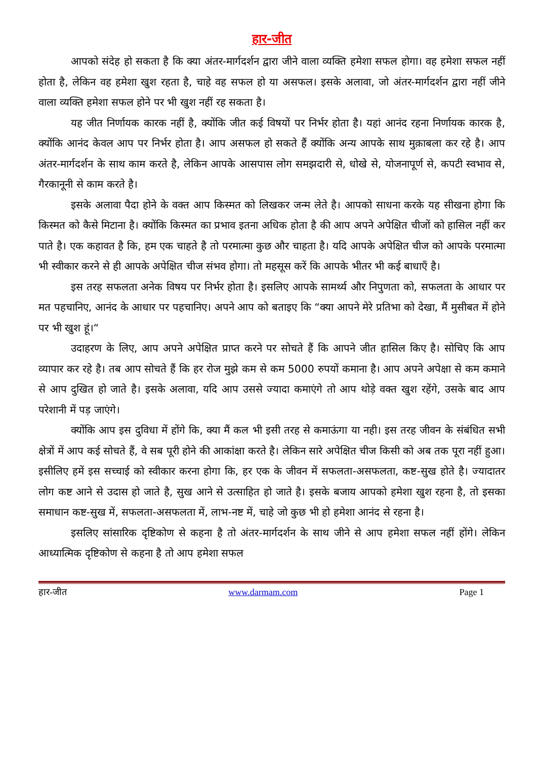हार-जीत
आपको संदेह हो सकता है कि क्या अंतर-मार्गदर्शन द्वारा जीने वाला व्यक्ति हमेशा सफल होगा। वह हमेशा सफल नहीं होता है, लेकिन वह हमेशा खुश रहता है, चाहे वह सफल हो या असफल। इसके अलावा, जो अंतर-मार्गदर्शन द्वारा नहीं जीने वाला व्यक्ति हमेशा सफल होने पर भी खुश नहीं रह सकता है।
यह जीत निर्णायक कारक नहीं है, क्योंकि जीत कई विषयों पर निर्भर होता है। यहां आनंद रहना निर्णायक कारक है, क्योंकि आनंद केवल आप पर निर्भर होता है। आप असफल हो सकते हैं क्योंकि अन्य आपके साथ मुक़ाबला कर रहे है। आप अंतर-मार्गदर्शन के साथ काम करते है, लेकिन आपके आसपास लोग समझदारी से, धोखे से, योजनापूर्ण से, कपटी स्वभाव से, गैरकानूनी से काम करते है।
इसके अलावा पैदा होने के वक्त आप किस्मत को लिखकर जन्म लेते है। आपको साधना करके यह सीखना होगा कि किस्मत को कैसे मिटाना है। क्योंकि किस्मत का प्रभाव इतना अधिक होता है की आप अपने अपेक्षित चीजों को हासिल नहीं कर पाते है। एक कहावत है कि, हम एक चाहते है तो परमात्मा कुछ और चाहता है। यदि आपके अपेक्षित चीज को आपके परमात्मा भी स्वीकार करने से ही आपके अपेक्षित चीज संभव होगा। तो महसूस करें कि आपके भीतर भी कई बाधाएँ है।
इस तरह सफलता अनेक विषय पर निर्भर होता है। इसलिए आपके सामर्थ्य और निपुणता को, सफलता के आधार पर मत पहचानिए, आनंद के आधार पर पहचानिए। अपने आप को बताइए कि “क्या आपने मेरे प्रतिभा को देखा, मैं मुसीबत में होने पर भी खुश हूं।“
उदाहरण के लिए, आप अपने अपेक्षित प्राप्त करने पर सोचते हैं कि आपने जीत हासिल किए है। सोचिए कि आप व्यापार कर रहे है। तब आप सोचते हैं कि हर रोज मुझे कम से कम 5000 रुपयों कमाना है। आप अपने अपेक्षा से कम कमाने से आप दुखित हो जाते है। इसके अलावा, यदि आप उससे ज्यादा कमाएंगे तो आप थोड़े वक्त खुश रहेंगे, उसके बाद आप परेशानी में पड़ जाएंगे।
क्योंकि आप इस दुविधा में होंगे कि, क्या मैं कल भी इसी तरह से कमाऊंगा या नही। इस तरह जीवन के संबंधित सभी क्षेत्रों में आप कई सोचते हैं, वे सब पूरी होने की आकांक्षा करते है। लेकिन सारे अपेक्षित चीज किसी को अब तक पूरा नहीं हुआ। इसीलिए हमें इस सच्चाई को स्वीकार करना होगा कि, हर एक के जीवन में सफलता-असफलता, कष्ट-सुख होते है। ज्यादातर लोग कष्ट आने से उदास हो जाते है, सुख आने से उत्साहित हो जाते है। इसके बजाय आपको हमेशा खुश रहना है, तो इसका समाधान कष्ट-सुख में, सफलता-असफलता में, लाभ-नष्ट में, चाहे जो कुछ भी हो हमेशा आनंद से रहना है।
इसलिए सांसारिक दृष्टिकोण से कहना है तो अंतर-मार्गदर्शन के साथ जीने से आप हमेशा सफल नहीं होंगे। लेकिन आध्यात्मिक दृष्टिकोण से कहना है तो आप हमेशा सफल
हार-जीत www.darmam.com Page 1